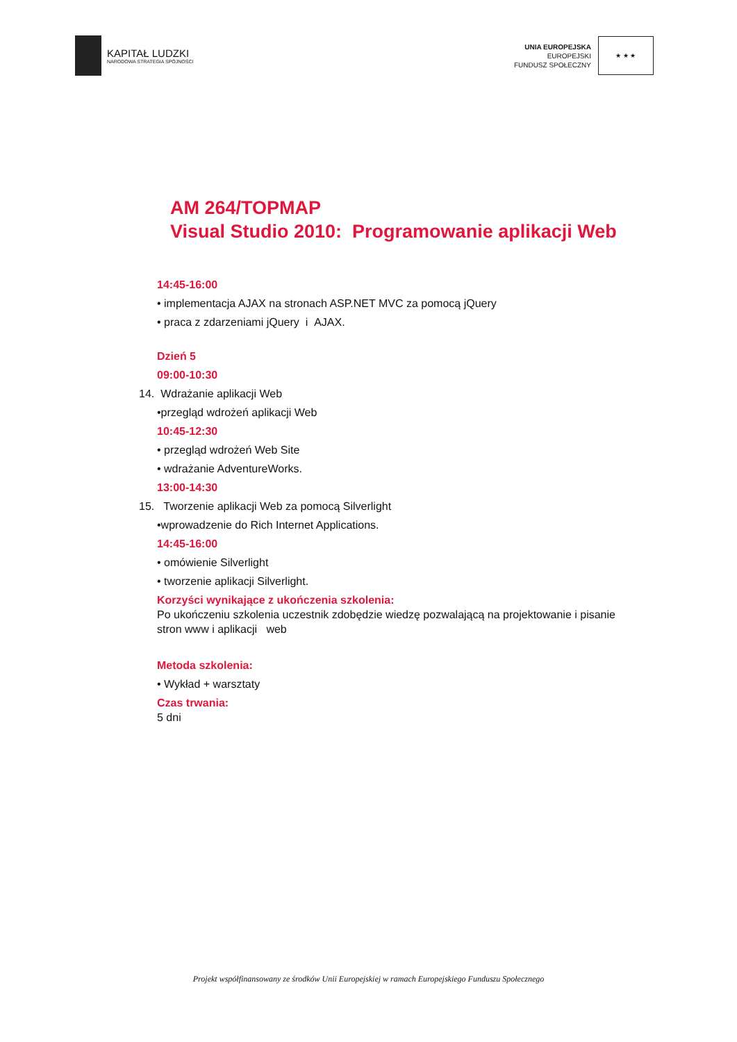KAPITAŁ LUDZKI
NARODOWA STRATEGIA SPÓJNOŚCI
UNIA EUROPEJSKA
EUROPEJSKI
FUNDUSZ SPOŁECZNY
★ ★ ★
AM 264/TOPMAP
Visual Studio 2010: Programowanie aplikacji Web
14:45-16:00
• implementacja AJAX na stronach ASP.NET MVC za pomocą jQuery
• praca z zdarzeniami jQuery i AJAX.
Dzień 5
09:00-10:30
14. Wdrażanie aplikacji Web
•przegląd wdrożeń aplikacji Web
10:45-12:30
• przegląd wdrożeń Web Site
• wdrażanie AdventureWorks.
13:00-14:30
15. Tworzenie aplikacji Web za pomocą Silverlight
•wprowadzenie do Rich Internet Applications.
14:45-16:00
• omówienie Silverlight
• tworzenie aplikacji Silverlight.
Korzyści wynikające z ukończenia szkolenia:
Po ukończeniu szkolenia uczestnik zdobędzie wiedzę pozwalającą na projektowanie i pisanie stron www i aplikacji web
Metoda szkolenia:
• Wykład + warsztaty
Czas trwania:
5 dni
Projekt współfinansowany ze środków Unii Europejskiej w ramach Europejskiego Funduszu Społecznego